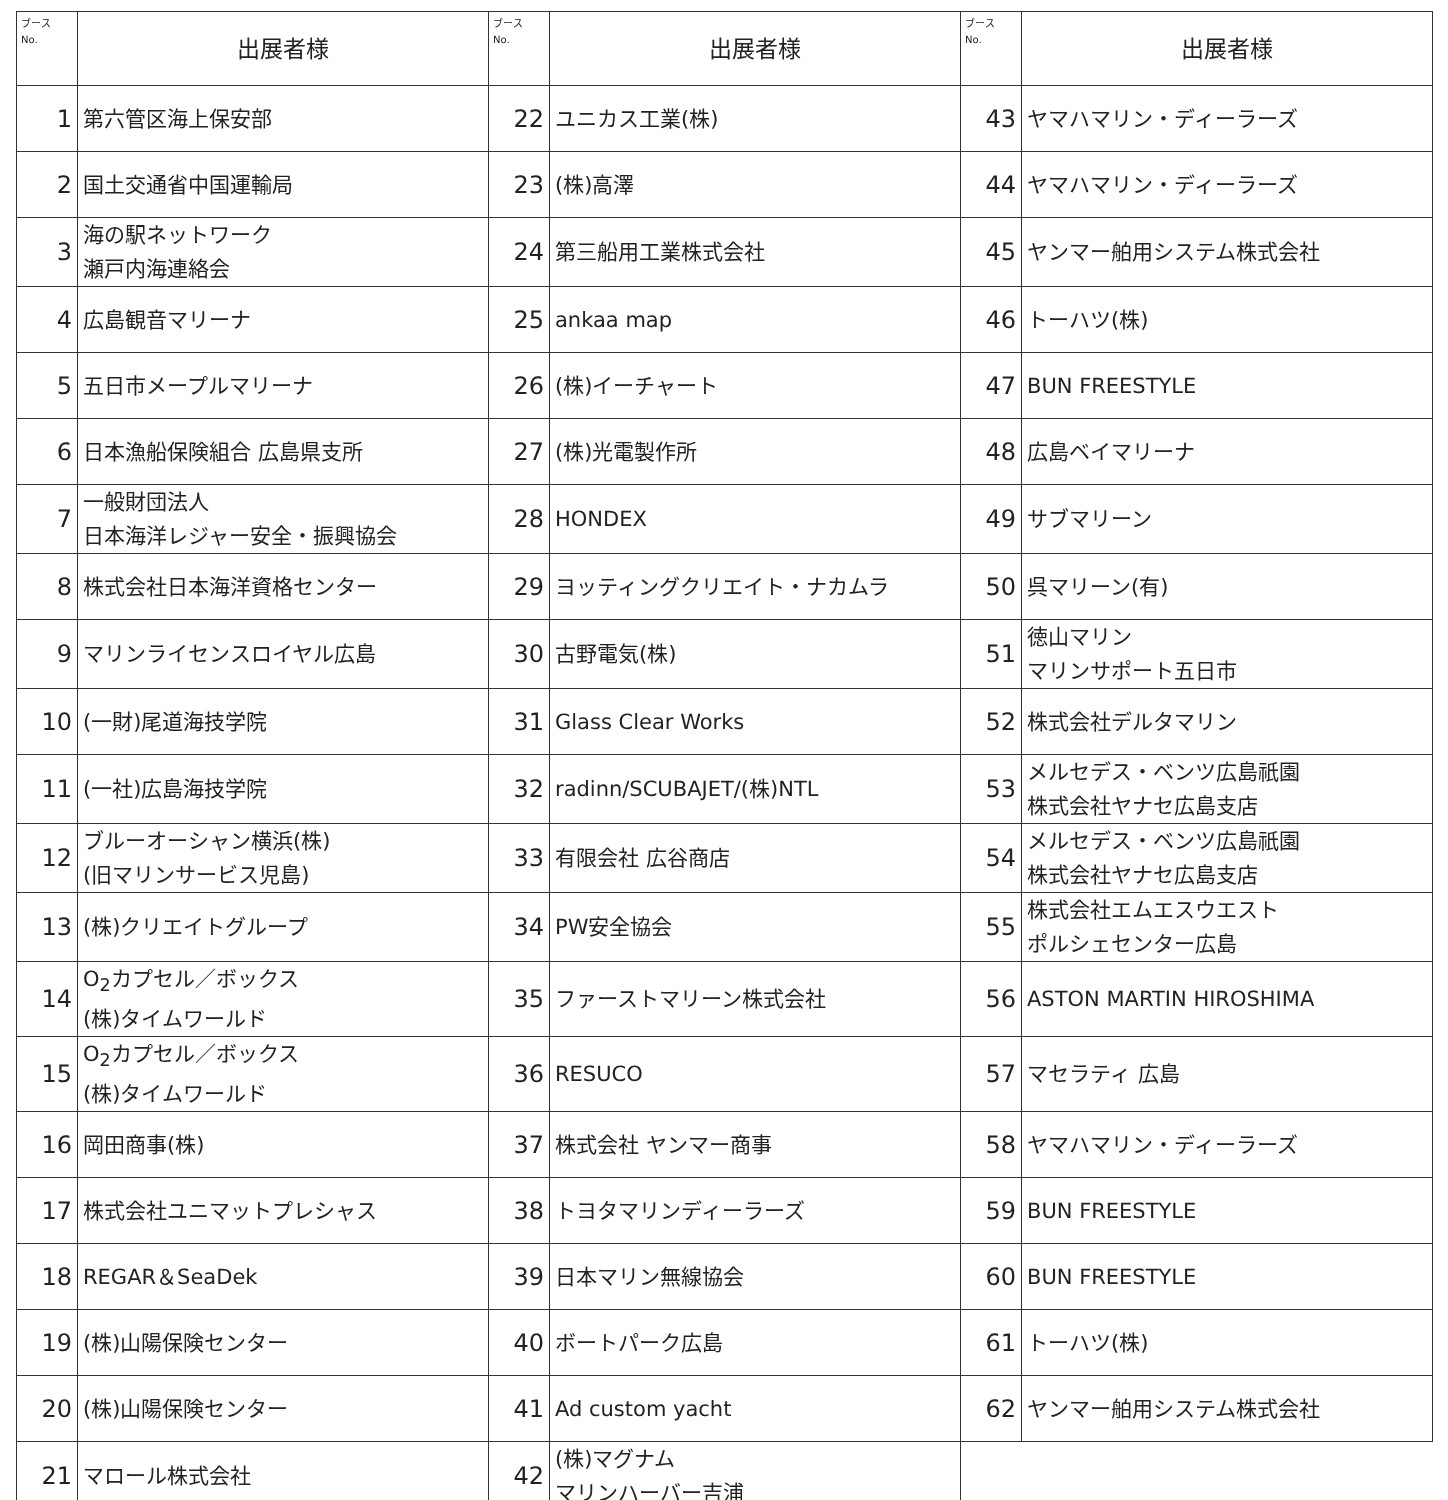| ブース No. | 出展者様 | ブース No. | 出展者様 | ブース No. | 出展者様 |
| --- | --- | --- | --- | --- | --- |
| 1 | 第六管区海上保安部 | 22 | ユニカス工業(株) | 43 | ヤマハマリン・ディーラーズ |
| 2 | 国土交通省中国運輸局 | 23 | (株)高澤 | 44 | ヤマハマリン・ディーラーズ |
| 3 | 海の駅ネットワーク 瀬戸内海連絡会 | 24 | 第三船用工業株式会社 | 45 | ヤンマー舶用システム株式会社 |
| 4 | 広島観音マリーナ | 25 | ankaa map | 46 | トーハツ(株) |
| 5 | 五日市メープルマリーナ | 26 | (株)イーチャート | 47 | BUN FREESTYLE |
| 6 | 日本漁船保険組合 広島県支所 | 27 | (株)光電製作所 | 48 | 広島ベイマリーナ |
| 7 | 一般財団法人 日本海洋レジャー安全・振興協会 | 28 | HONDEX | 49 | サブマリーン |
| 8 | 株式会社日本海洋資格センター | 29 | ヨッティングクリエイト・ナカムラ | 50 | 呉マリーン(有) |
| 9 | マリンライセンスロイヤル広島 | 30 | 古野電気(株) | 51 | 徳山マリン マリンサポート五日市 |
| 10 | (一財)尾道海技学院 | 31 | Glass Clear Works | 52 | 株式会社デルタマリン |
| 11 | (一社)広島海技学院 | 32 | radinn/SCUBAJET/(株)NTL | 53 | メルセデス・ベンツ広島祇園 株式会社ヤナセ広島支店 |
| 12 | ブルーオーシャン横浜(株) (旧マリンサービス児島) | 33 | 有限会社 広谷商店 | 54 | メルセデス・ベンツ広島祇園 株式会社ヤナセ広島支店 |
| 13 | (株)クリエイトグループ | 34 | PW安全協会 | 55 | 株式会社エムエスウエスト ポルシェセンター広島 |
| 14 | O<sub>2</sub>カプセル／ボックス (株)タイムワールド | 35 | ファーストマリーン株式会社 | 56 | ASTON MARTIN HIROSHIMA |
| 15 | O<sub>2</sub>カプセル／ボックス (株)タイムワールド | 36 | RESUCO | 57 | マセラティ 広島 |
| 16 | 岡田商事(株) | 37 | 株式会社 ヤンマー商事 | 58 | ヤマハマリン・ディーラーズ |
| 17 | 株式会社ユニマットプレシャス | 38 | トヨタマリンディーラーズ | 59 | BUN FREESTYLE |
| 18 | REGAR＆SeaDek | 39 | 日本マリン無線協会 | 60 | BUN FREESTYLE |
| 19 | (株)山陽保険センター | 40 | ボートパーク広島 | 61 | トーハツ(株) |
| 20 | (株)山陽保険センター | 41 | Ad custom yacht | 62 | ヤンマー舶用システム株式会社 |
| 21 | マロール株式会社 | 42 | (株)マグナム マリンハーバー吉浦 | | |